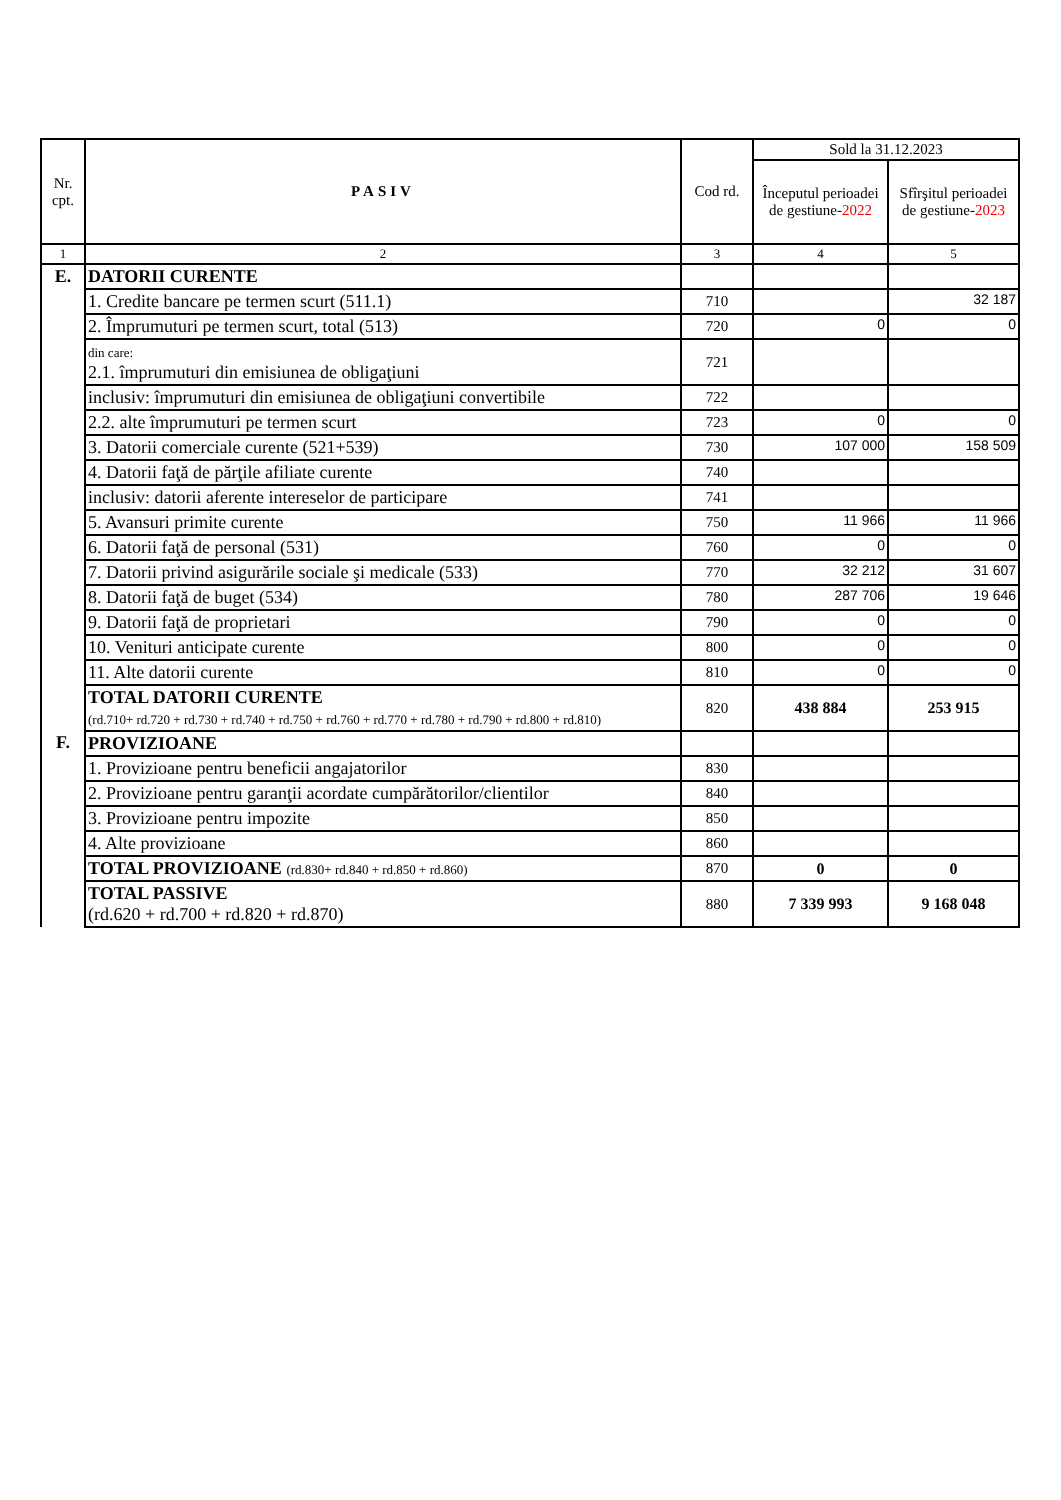| Nr. cpt. | PASIV | Cod rd. | Sold la 31.12.2023 | |
| --- | --- | --- | --- | --- |
| | | | Începutul perioadei de gestiune- 2022 | Sfîrşitul perioadei de gestiune- 2023 |
| 1 | 2 | 3 | 4 | 5 |
| E. | DATORII CURENTE | | | |
| | 1. Credite bancare pe termen scurt (511.1) | 710 | | 32 187 |
| | 2. Împrumuturi pe termen scurt, total (513) | 720 | 0 | 0 |
| | din care: 2.1. împrumuturi din emisiunea de obligaţiuni | 721 | | |
| | inclusiv: împrumuturi din emisiunea de obligaţiuni convertibile | 722 | | |
| | 2.2. alte împrumuturi pe termen scurt | 723 | 0 | 0 |
| | 3. Datorii comerciale curente (521+539) | 730 | 107 000 | 158 509 |
| | 4. Datorii faţă de părţile afiliate curente | 740 | | |
| | inclusiv: datorii aferente intereselor de participare | 741 | | |
| | 5. Avansuri primite curente | 750 | 11 966 | 11 966 |
| | 6. Datorii faţă de personal (531) | 760 | 0 | 0 |
| | 7. Datorii privind asigurările sociale şi medicale (533) | 770 | 32 212 | 31 607 |
| | 8. Datorii faţă de buget (534) | 780 | 287 706 | 19 646 |
| | 9. Datorii faţă de proprietari | 790 | 0 | 0 |
| | 10. Venituri anticipate curente | 800 | 0 | 0 |
| | 11. Alte datorii curente | 810 | 0 | 0 |
| | TOTAL DATORII CURENTE (rd.710+ rd.720 + rd.730 + rd.740 + rd.750 + rd.760 + rd.770 + rd.780 + rd.790 + rd.800 + rd.810) | 820 | 438 884 | 253 915 |
| F. | PROVIZIOANE | | | |
| | 1. Provizioane pentru beneficii angajatorilor | 830 | | |
| | 2. Provizioane pentru garanţii acordate cumpărătorilor/clientilor | 840 | | |
| | 3. Provizioane pentru impozite | 850 | | |
| | 4. Alte provizioane | 860 | | |
| | TOTAL PROVIZIOANE (rd.830+ rd.840 + rd.850 + rd.860) | 870 | 0 | 0 |
| | TOTAL PASSIVE (rd.620 + rd.700 + rd.820 + rd.870) | 880 | 7 339 993 | 9 168 048 |